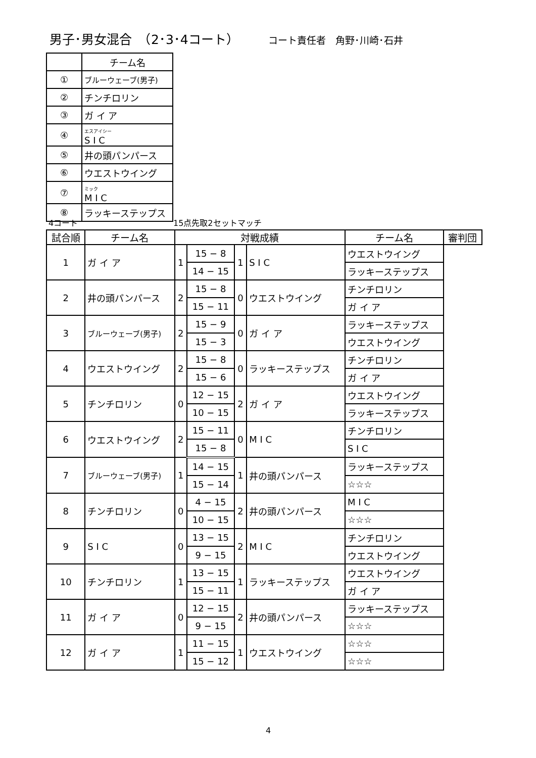男子･男女混合　（2･3･4コート） コート責任者　角野･川崎･石井
| | チーム名 |
| ① | ブルーウェーブ(男子) |
| ② | チンチロリン |
| ③ | ガ イ ア |
| ④ | エスアイシー S I C |
| ⑤ | 井の頭パンパース |
| ⑥ | ウエストウイング |
| ⑦ | ミック M I C |
| ⑧ | ラッキーステップス |
4コート 15点先取2セットマッチ
| 試合順 | チーム名 | 対戦成績 | | | | チーム名 | 審判団 |
| --- | --- | --- | --- | --- | --- | --- | --- |
| 1 | ガ イ ア | 1 | 15 − 8 | 1 | | S I C | ウエストウイング |
| | | | 14 − 15 | | | | ラッキーステップス |
| 2 | 井の頭パンパース | 2 | 15 − 8 | 0 | ウエストウイング | チンチロリン | |
| | | | 15 − 11 | | | ガ イ ア | |
| 3 | ブルーウェーブ(男子) | 2 | 15 − 9 | 0 | ガ イ ア | ラッキーステップス | |
| | | | 15 − 3 | | | ウエストウイング | |
| 4 | ウエストウイング | 2 | 15 − 8 | 0 | ラッキーステップス | チンチロリン | |
| | | | 15 − 6 | | | ガ イ ア | |
| 5 | チンチロリン | 0 | 12 − 15 | 2 | ガ イ ア | ウエストウイング | |
| | | | 10 − 15 | | | ラッキーステップス | |
| 6 | ウエストウイング | 2 | 15 − 11 | 0 | M I C | チンチロリン | |
| | | | 15 − 8 | | | S I C | |
| 7 | ブルーウェーブ(男子) | 1 | 14 − 15 | 1 | 井の頭パンパース | ラッキーステップス | |
| | | | 15 − 14 | | | ☆☆☆ | |
| 8 | チンチロリン | 0 | 4 − 15 | 2 | 井の頭パンパース | M I C | |
| | | | 10 − 15 | | | ☆☆☆ | |
| 9 | S I C | 0 | 13 − 15 | 2 | M I C | チンチロリン | |
| | | | 9 − 15 | | | ウエストウイング | |
| 10 | チンチロリン | 1 | 13 − 15 | 1 | ラッキーステップス | ウエストウイング | |
| | | | 15 − 11 | | | ガ イ ア | |
| 11 | ガ イ ア | 0 | 12 − 15 | 2 | 井の頭パンパース | ラッキーステップス | |
| | | | 9 − 15 | | | ☆☆☆ | |
| 12 | ガ イ ア | 1 | 11 − 15 | 1 | ウエストウイング | ☆☆☆ | |
| | | | 15 − 12 | | | ☆☆☆ | |
4